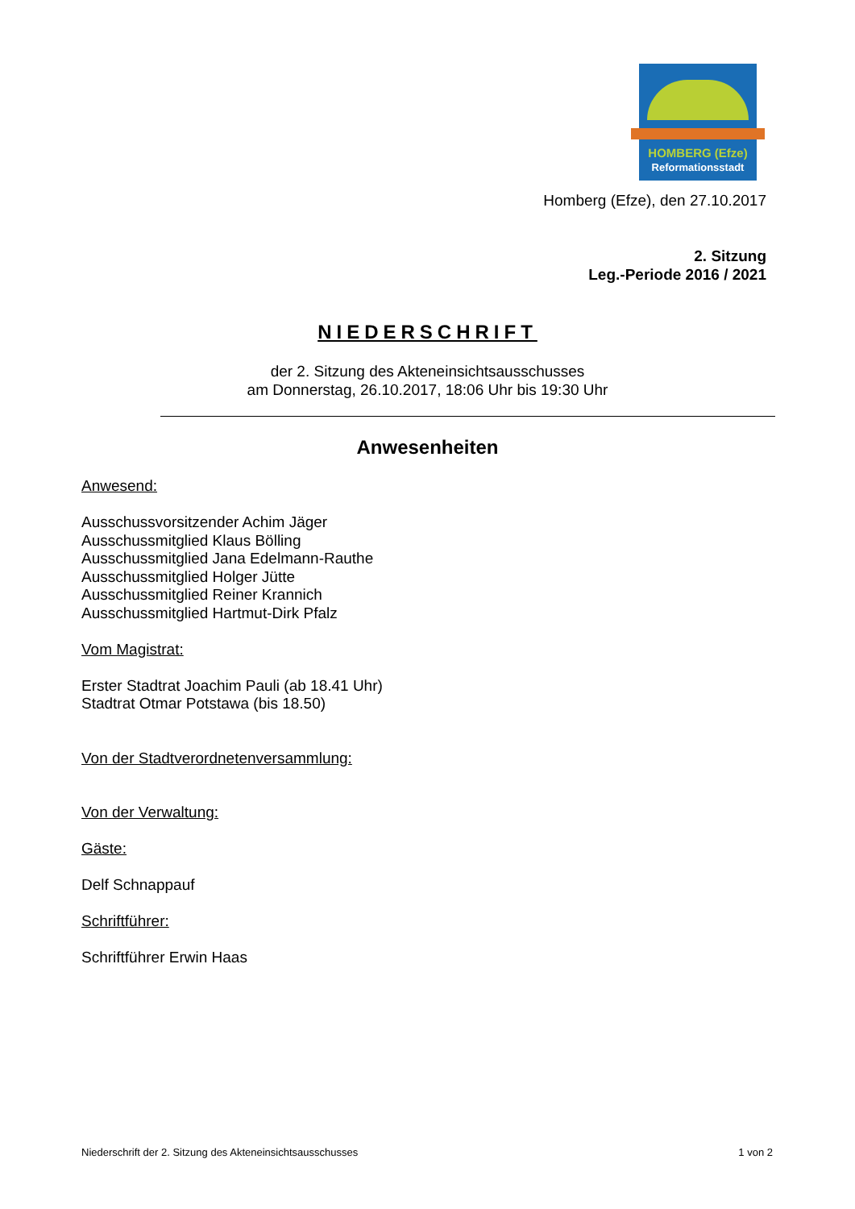HOMBERG (Efze)
Reformationsstadt
Homberg (Efze), den 27.10.2017
2. Sitzung
Leg.-Periode 2016 / 2021
NIEDERSCHRIFT
der 2. Sitzung des Akteneinsichtsausschusses
am Donnerstag, 26.10.2017, 18:06 Uhr bis 19:30 Uhr
Anwesenheiten
Anwesend:
Ausschussvorsitzender Achim Jäger
Ausschussmitglied Klaus Bölling
Ausschussmitglied Jana Edelmann-Rauthe
Ausschussmitglied Holger Jütte
Ausschussmitglied Reiner Krannich
Ausschussmitglied Hartmut-Dirk Pfalz
Vom Magistrat:
Erster Stadtrat Joachim Pauli (ab 18.41 Uhr)
Stadtrat Otmar Potstawa (bis 18.50)
Von der Stadtverordnetenversammlung:
Von der Verwaltung:
Gäste:
Delf Schnappauf
Schriftführer:
Schriftführer Erwin Haas
Niederschrift der 2. Sitzung des Akteneinsichtsausschusses 1 von 2